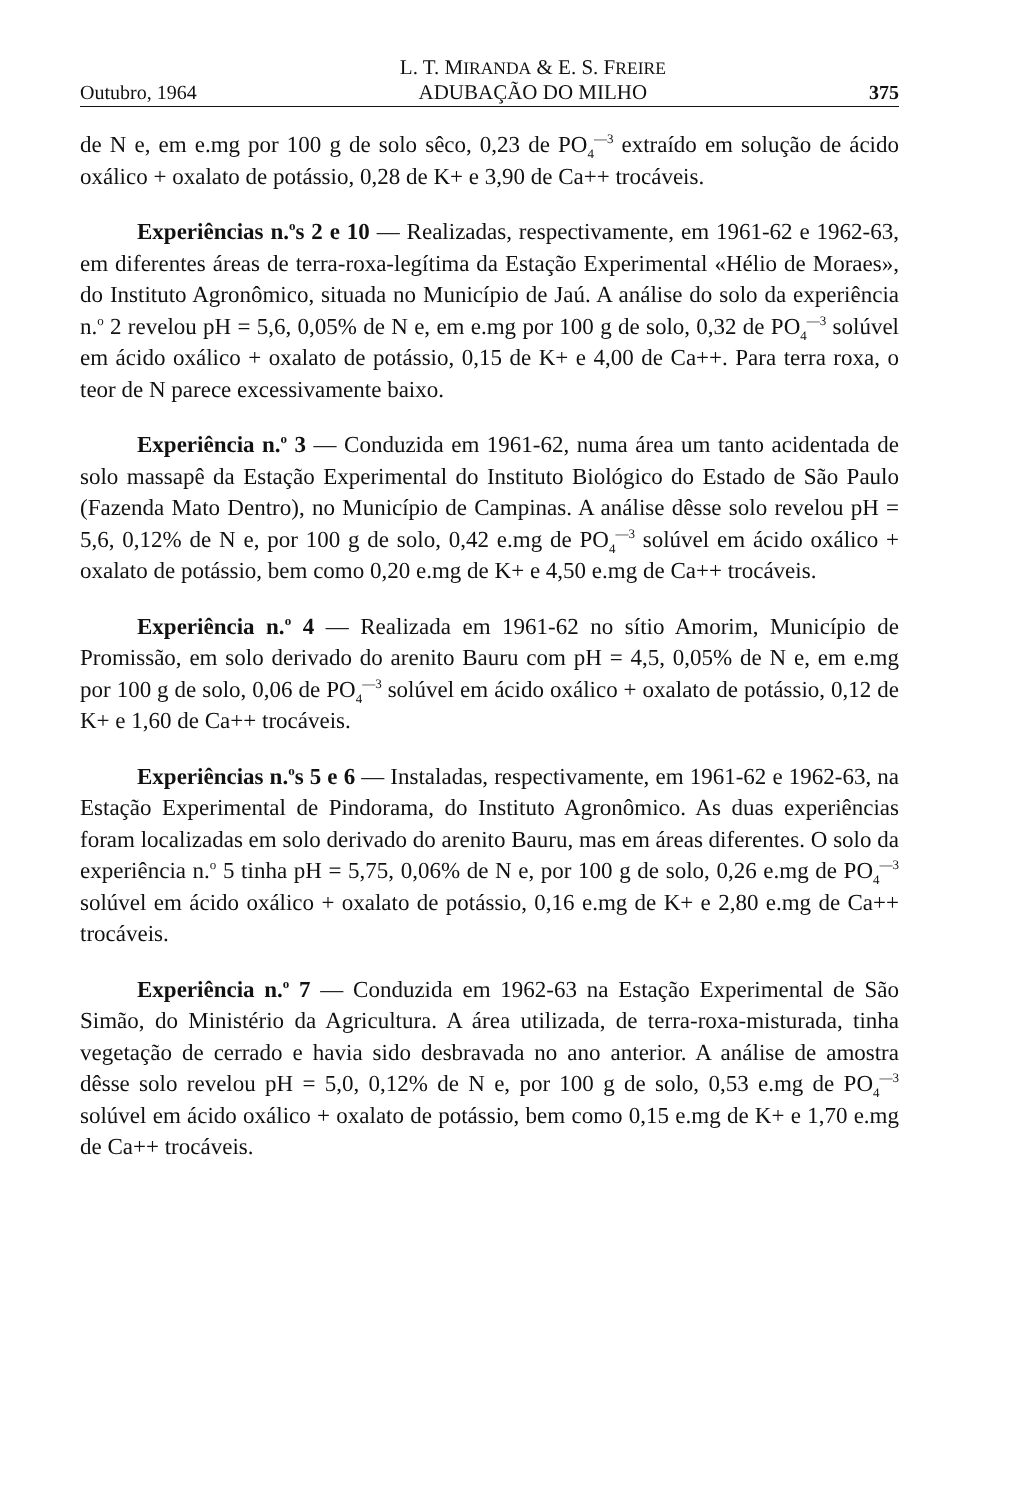Outubro, 1964 L. T. MIRANDA & E. S. FREIRE
ADUBAÇÃO DO MILHO 375
de N e, em e.mg por 100 g de solo sêco, 0,23 de PO<sub>4</sub><sup>—3</sup> extraído em solução de ácido oxálico + oxalato de potássio, 0,28 de K+ e 3,90 de Ca++ trocáveis.
Experiências n.<sup>o</sup>s 2 e 10 — Realizadas, respectivamente, em 1961-62 e 1962-63, em diferentes áreas de terra-roxa-legítima da Estação Experimental «Hélio de Moraes», do Instituto Agronômico, situada no Município de Jaú. A análise do solo da experiência n.<sup>o</sup> 2 revelou pH = 5,6, 0,05% de N e, em e.mg por 100 g de solo, 0,32 de PO<sub>4</sub><sup>—3</sup> solúvel em ácido oxálico + oxalato de potássio, 0,15 de K+ e 4,00 de Ca++. Para terra roxa, o teor de N parece excessivamente baixo.
Experiência n.<sup>o</sup> 3 — Conduzida em 1961-62, numa área um tanto acidentada de solo massapê da Estação Experimental do Instituto Biológico do Estado de São Paulo (Fazenda Mato Dentro), no Município de Campinas. A análise dêsse solo revelou pH = 5,6, 0,12% de N e, por 100 g de solo, 0,42 e.mg de PO<sub>4</sub><sup>—3</sup> solúvel em ácido oxálico + oxalato de potássio, bem como 0,20 e.mg de K+ e 4,50 e.mg de Ca++ trocáveis.
Experiência n.<sup>o</sup> 4 — Realizada em 1961-62 no sítio Amorim, Município de Promissão, em solo derivado do arenito Bauru com pH = 4,5, 0,05% de N e, em e.mg por 100 g de solo, 0,06 de PO<sub>4</sub><sup>—3</sup> solúvel em ácido oxálico + oxalato de potássio, 0,12 de K+ e 1,60 de Ca++ trocáveis.
Experiências n.<sup>o</sup>s 5 e 6 — Instaladas, respectivamente, em 1961-62 e 1962-63, na Estação Experimental de Pindorama, do Instituto Agronômico. As duas experiências foram localizadas em solo derivado do arenito Bauru, mas em áreas diferentes. O solo da experiência n.<sup>o</sup> 5 tinha pH = 5,75, 0,06% de N e, por 100 g de solo, 0,26 e.mg de PO<sub>4</sub><sup>—3</sup> solúvel em ácido oxálico + oxalato de potássio, 0,16 e.mg de K+ e 2,80 e.mg de Ca++ trocáveis.
Experiência n.<sup>o</sup> 7 — Conduzida em 1962-63 na Estação Experimental de São Simão, do Ministério da Agricultura. A área utilizada, de terra-roxa-misturada, tinha vegetação de cerrado e havia sido desbravada no ano anterior. A análise de amostra dêsse solo revelou pH = 5,0, 0,12% de N e, por 100 g de solo, 0,53 e.mg de PO<sub>4</sub><sup>—3</sup> solúvel em ácido oxálico + oxalato de potássio, bem como 0,15 e.mg de K+ e 1,70 e.mg de Ca++ trocáveis.